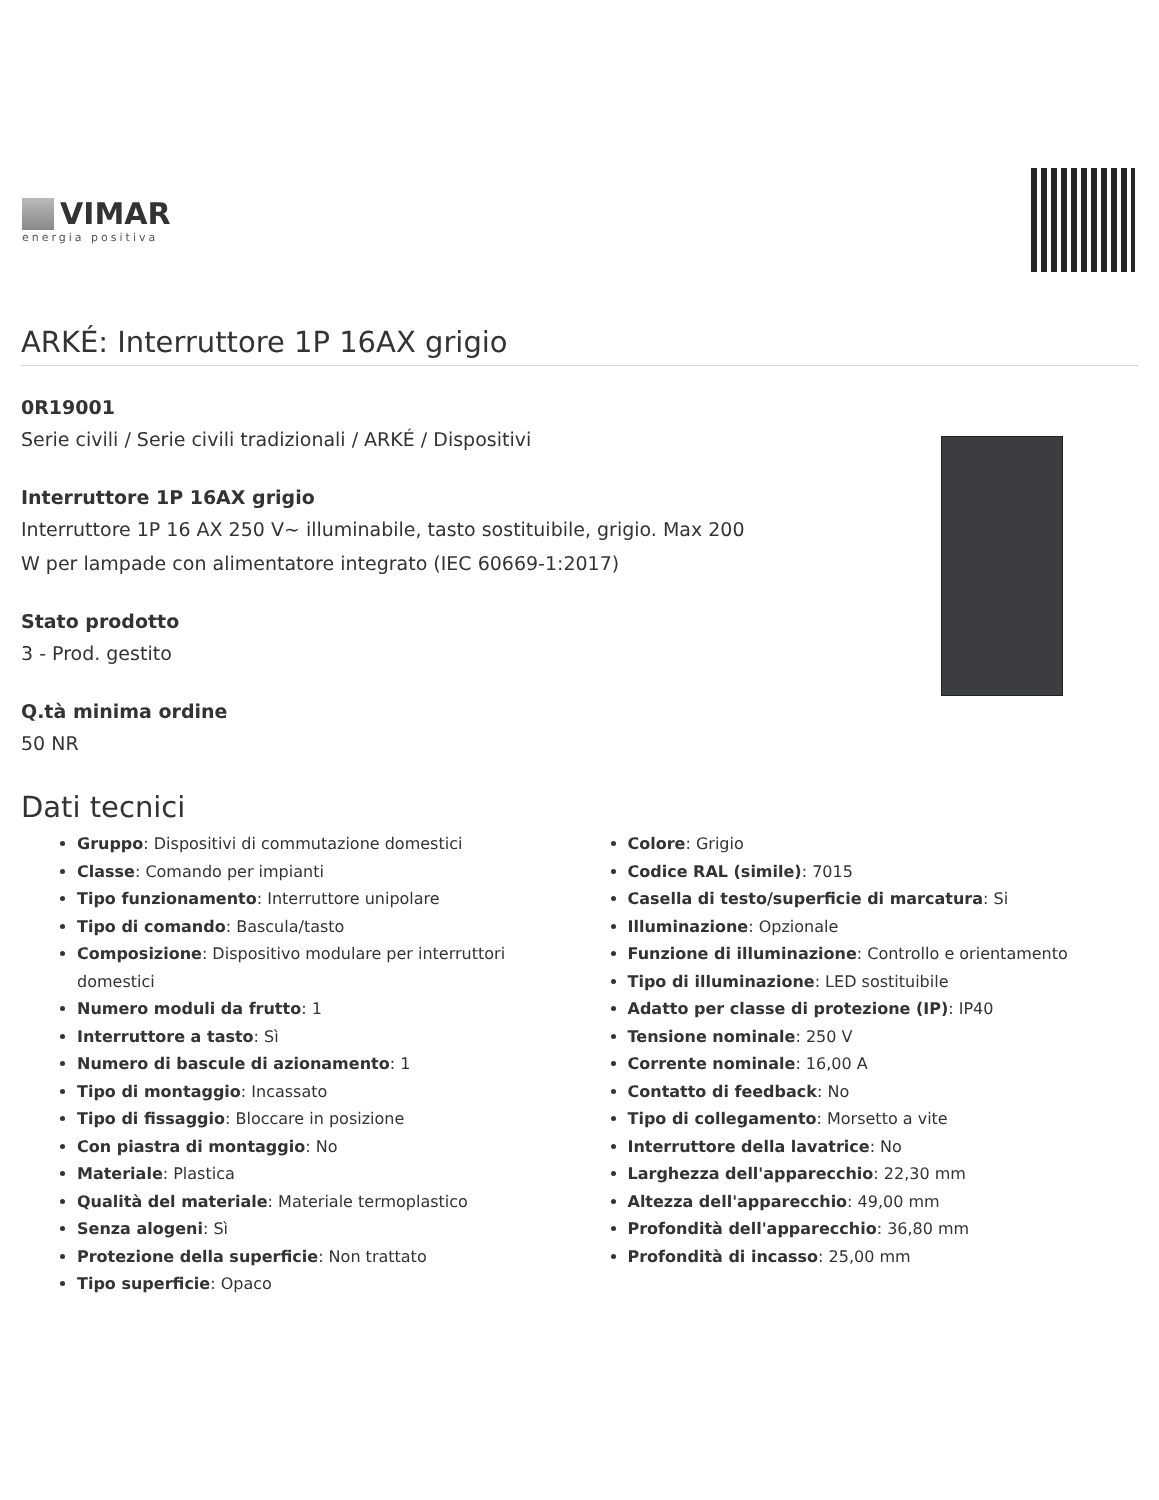VIMAR
energia positiva
ARKÉ: Interruttore 1P 16AX grigio
0R19001
Serie civili / Serie civili tradizionali / ARKÉ / Dispositivi
Interruttore 1P 16AX grigio
Interruttore 1P 16 AX 250 V~ illuminabile, tasto sostituibile, grigio. Max 200
W per lampade con alimentatore integrato (IEC 60669-1:2017)
Stato prodotto
3 - Prod. gestito
Q.tà minima ordine
50 NR
Dati tecnici
Gruppo: Dispositivi di commutazione domestici
Classe: Comando per impianti
Tipo funzionamento: Interruttore unipolare
Tipo di comando: Bascula/tasto
Composizione: Dispositivo modulare per interruttori domestici
Numero moduli da frutto: 1
Interruttore a tasto: Sì
Numero di bascule di azionamento: 1
Tipo di montaggio: Incassato
Tipo di fissaggio: Bloccare in posizione
Con piastra di montaggio: No
Materiale: Plastica
Qualità del materiale: Materiale termoplastico
Senza alogeni: Sì
Protezione della superficie: Non trattato
Tipo superficie: Opaco
Colore: Grigio
Codice RAL (simile): 7015
Casella di testo/superficie di marcatura: Si
Illuminazione: Opzionale
Funzione di illuminazione: Controllo e orientamento
Tipo di illuminazione: LED sostituibile
Adatto per classe di protezione (IP): IP40
Tensione nominale: 250 V
Corrente nominale: 16,00 A
Contatto di feedback: No
Tipo di collegamento: Morsetto a vite
Interruttore della lavatrice: No
Larghezza dell'apparecchio: 22,30 mm
Altezza dell'apparecchio: 49,00 mm
Profondità dell'apparecchio: 36,80 mm
Profondità di incasso: 25,00 mm